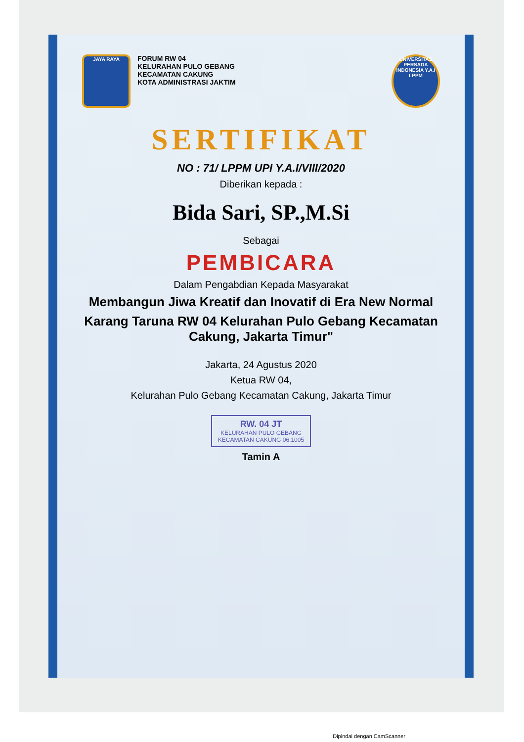JAYA RAYA
FORUM RW 04
KELURAHAN PULO GEBANG
KECAMATAN CAKUNG
KOTA ADMINISTRASI JAKTIM
UNIVERSITAS PERSADA INDONESIA Y.A.I
LPPM
SERTIFIKAT
NO : 71/ LPPM UPI Y.A.I/VIII/2020
Diberikan kepada :
Bida Sari, SP.,M.Si
Sebagai
PEMBICARA
Dalam Pengabdian Kepada Masyarakat
Membangun Jiwa Kreatif dan Inovatif di Era New Normal
Karang Taruna RW 04 Kelurahan Pulo Gebang Kecamatan Cakung, Jakarta Timur"
Jakarta, 24 Agustus 2020
Ketua RW 04,
Kelurahan Pulo Gebang Kecamatan Cakung, Jakarta Timur
RW. 04 JT
KELURAHAN PULO GEBANG
KECAMATAN CAKUNG 06.1005
Tamin A
Dipindai dengan CamScanner